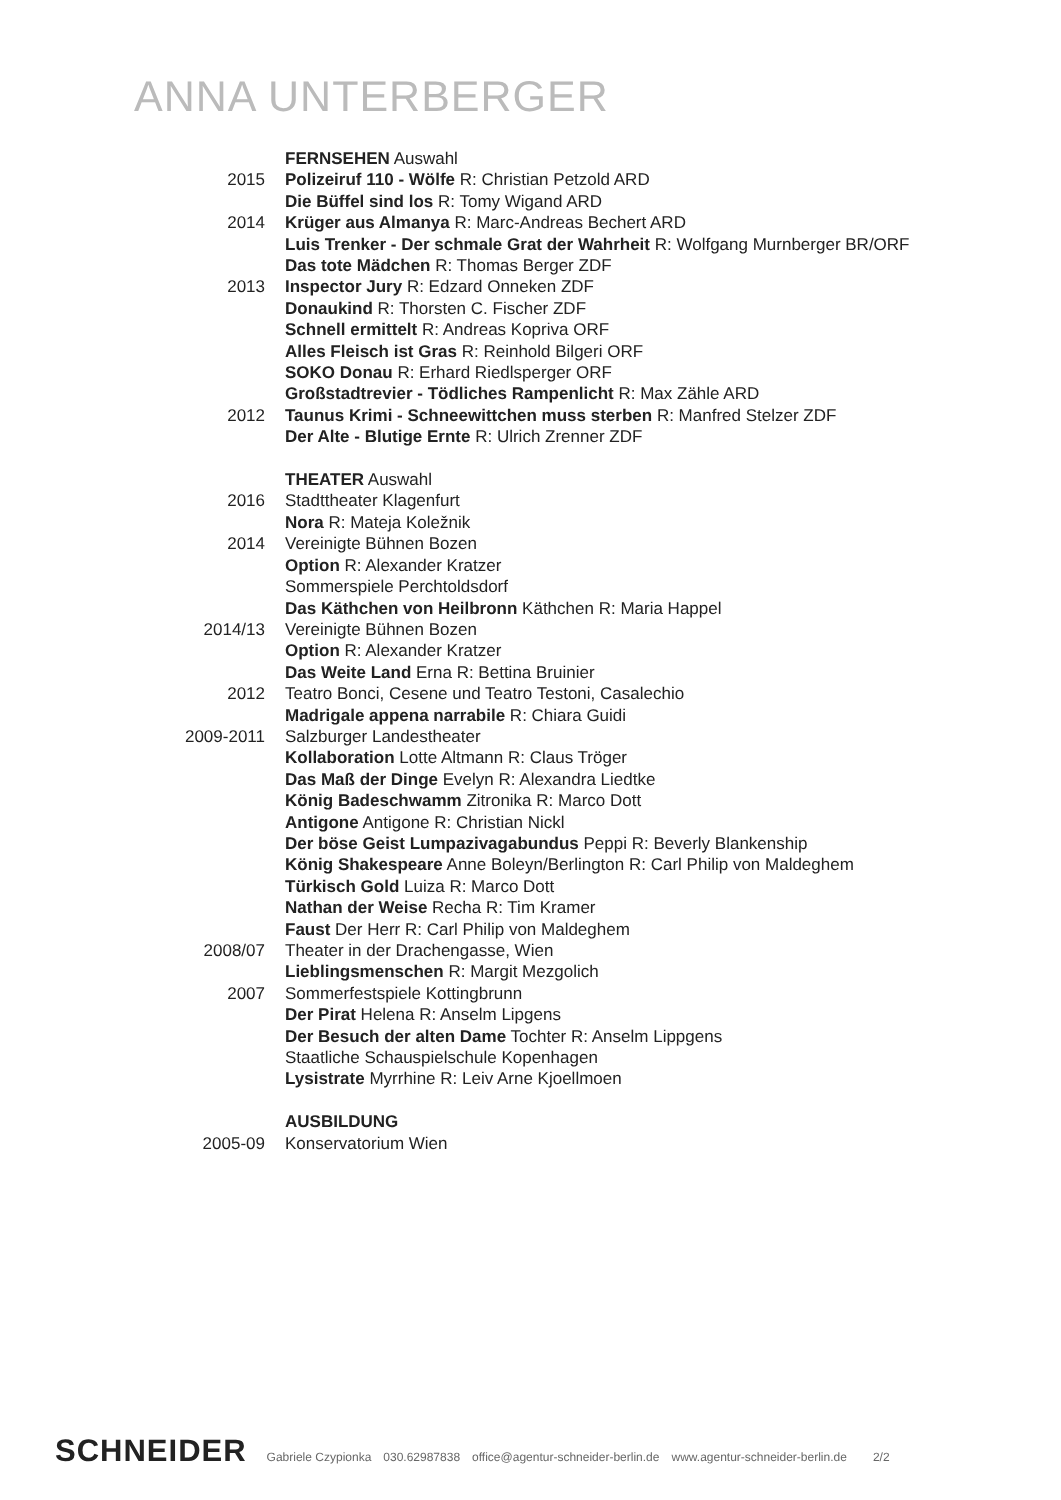ANNA UNTERBERGER
FERNSEHEN Auswahl
2015 Polizeiruf 110 - Wölfe R: Christian Petzold ARD
Die Büffel sind los R: Tomy Wigand ARD
2014 Krüger aus Almanya R: Marc-Andreas Bechert ARD
Luis Trenker - Der schmale Grat der Wahrheit R: Wolfgang Murnberger BR/ORF
Das tote Mädchen R: Thomas Berger ZDF
2013 Inspector Jury R: Edzard Onneken ZDF
Donaukind R: Thorsten C. Fischer ZDF
Schnell ermittelt R: Andreas Kopriva ORF
Alles Fleisch ist Gras R: Reinhold Bilgeri ORF
SOKO Donau R: Erhard Riedlsperger ORF
Großstadtrevier - Tödliches Rampenlicht R: Max Zähle ARD
2012 Taunus Krimi - Schneewittchen muss sterben R: Manfred Stelzer ZDF
Der Alte - Blutige Ernte R: Ulrich Zrenner ZDF
THEATER Auswahl
2016 Stadttheater Klagenfurt
Nora R: Mateja Koležnik
2014 Vereinigte Bühnen Bozen
Option R: Alexander Kratzer
Sommerspiele Perchtoldsdorf
Das Käthchen von Heilbronn Käthchen R: Maria Happel
2014/13 Vereinigte Bühnen Bozen
Option R: Alexander Kratzer
Das Weite Land Erna R: Bettina Bruinier
2012 Teatro Bonci, Cesene und Teatro Testoni, Casalechio
Madrigale appena narrabile R: Chiara Guidi
2009-2011 Salzburger Landestheater
Kollaboration Lotte Altmann R: Claus Tröger
Das Maß der Dinge Evelyn R: Alexandra Liedtke
König Badeschwamm Zitronika R: Marco Dott
Antigone Antigone R: Christian Nickl
Der böse Geist Lumpazivagabundus Peppi R: Beverly Blankenship
König Shakespeare Anne Boleyn/Berlington R: Carl Philip von Maldeghem
Türkisch Gold Luiza R: Marco Dott
Nathan der Weise Recha R: Tim Kramer
Faust Der Herr R: Carl Philip von Maldeghem
2008/07 Theater in der Drachengasse, Wien
Lieblingsmenschen R: Margit Mezgolich
2007 Sommerfestspiele Kottingbrunn
Der Pirat Helena R: Anselm Lipgens
Der Besuch der alten Dame Tochter R: Anselm Lippgens
Staatliche Schauspielschule Kopenhagen
Lysistrate Myrrhine R: Leiv Arne Kjoellmoen
AUSBILDUNG
2005-09 Konservatorium Wien
SCHNEIDER Gabriele Czypionka 030.62987838 office@agentur-schneider-berlin.de www.agentur-schneider-berlin.de 2/2